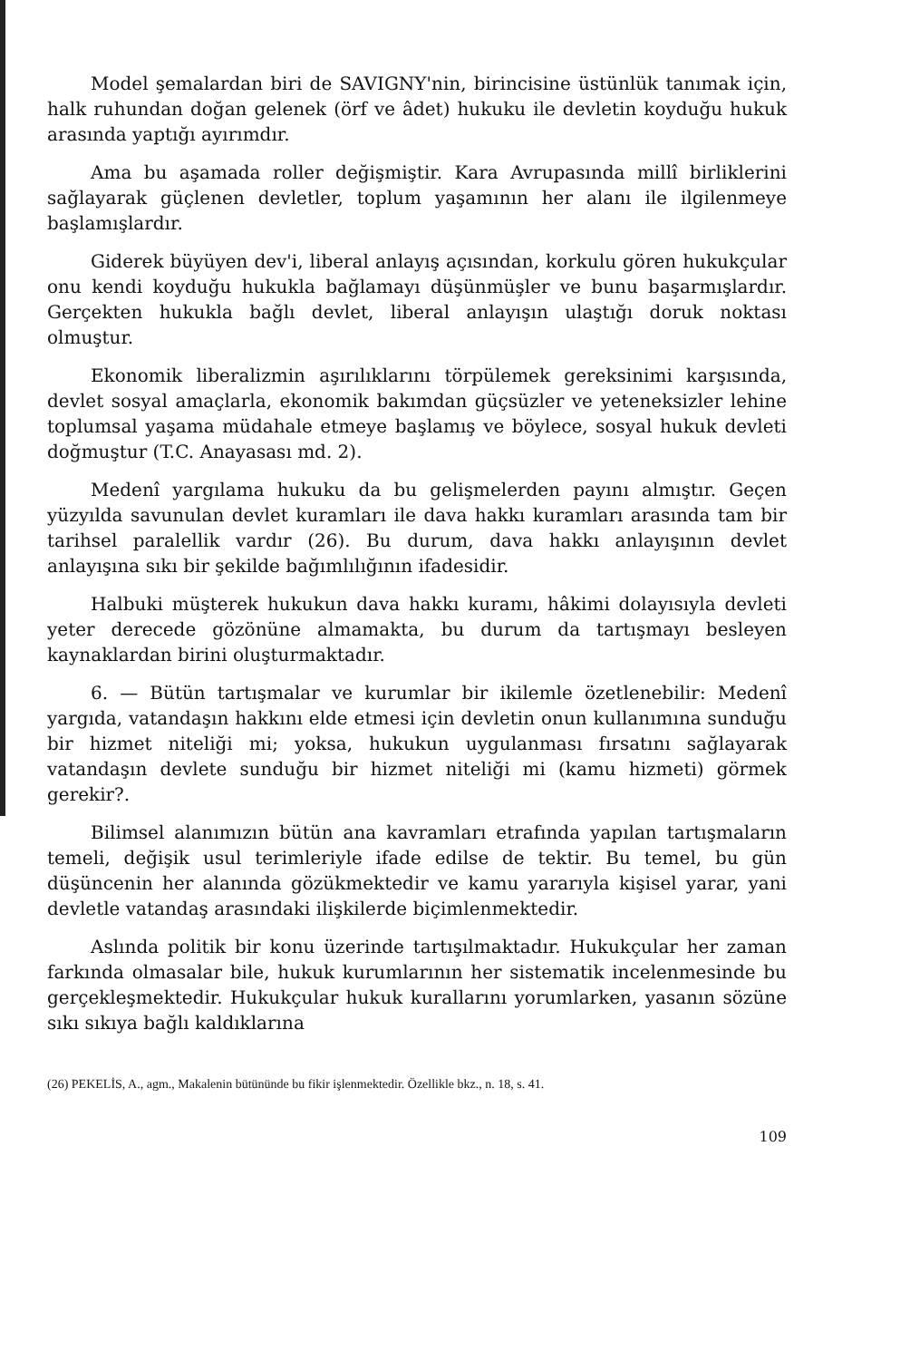Model şemalardan biri de SAVIGNY'nin, birincisine üstünlük tanımak için, halk ruhundan doğan gelenek (örf ve âdet) hukuku ile devletin koyduğu hukuk arasında yaptığı ayırımdır.
Ama bu aşamada roller değişmiştir. Kara Avrupasında millî birliklerini sağlayarak güçlenen devletler, toplum yaşamının her alanı ile ilgilenmeye başlamışlardır.
Giderek büyüyen dev'i, liberal anlayış açısından, korkulu gören hukukçular onu kendi koyduğu hukukla bağlamayı düşünmüşler ve bunu başarmışlardır. Gerçekten hukukla bağlı devlet, liberal anlayışın ulaştığı doruk noktası olmuştur.
Ekonomik liberalizmin aşırılıklarını törpülemek gereksinimi karşısında, devlet sosyal amaçlarla, ekonomik bakımdan güçsüzler ve yeteneksizler lehine toplumsal yaşama müdahale etmeye başlamış ve böylece, sosyal hukuk devleti doğmuştur (T.C. Anayasası md. 2).
Medenî yargılama hukuku da bu gelişmelerden payını almıştır. Geçen yüzyılda savunulan devlet kuramları ile dava hakkı kuramları arasında tam bir tarihsel paralellik vardır (26). Bu durum, dava hakkı anlayışının devlet anlayışına sıkı bir şekilde bağımlılığının ifadesidir.
Halbuki müşterek hukukun dava hakkı kuramı, hâkimi dolayısıyla devleti yeter derecede gözönüne almamakta, bu durum da tartışmayı besleyen kaynaklardan birini oluşturmaktadır.
6. — Bütün tartışmalar ve kurumlar bir ikilemle özetlenebilir: Medenî yargıda, vatandaşın hakkını elde etmesi için devletin onun kullanımına sunduğu bir hizmet niteliği mi; yoksa, hukukun uygulanması fırsatını sağlayarak vatandaşın devlete sunduğu bir hizmet niteliği mi (kamu hizmeti) görmek gerekir?.
Bilimsel alanımızın bütün ana kavramları etrafında yapılan tartışmaların temeli, değişik usul terimleriyle ifade edilse de tektir. Bu temel, bu gün düşüncenin her alanında gözükmektedir ve kamu yararıyla kişisel yarar, yani devletle vatandaş arasındaki ilişkilerde biçimlenmektedir.
Aslında politik bir konu üzerinde tartışılmaktadır. Hukukçular her zaman farkında olmasalar bile, hukuk kurumlarının her sistematik incelenmesinde bu gerçekleşmektedir. Hukukçular hukuk kurallarını yorumlarken, yasanın sözüne sıkı sıkıya bağlı kaldıklarına
(26) PEKELİS, A., agm., Makalenin bütününde bu fikir işlenmektedir. Özellikle bkz., n. 18, s. 41.
109